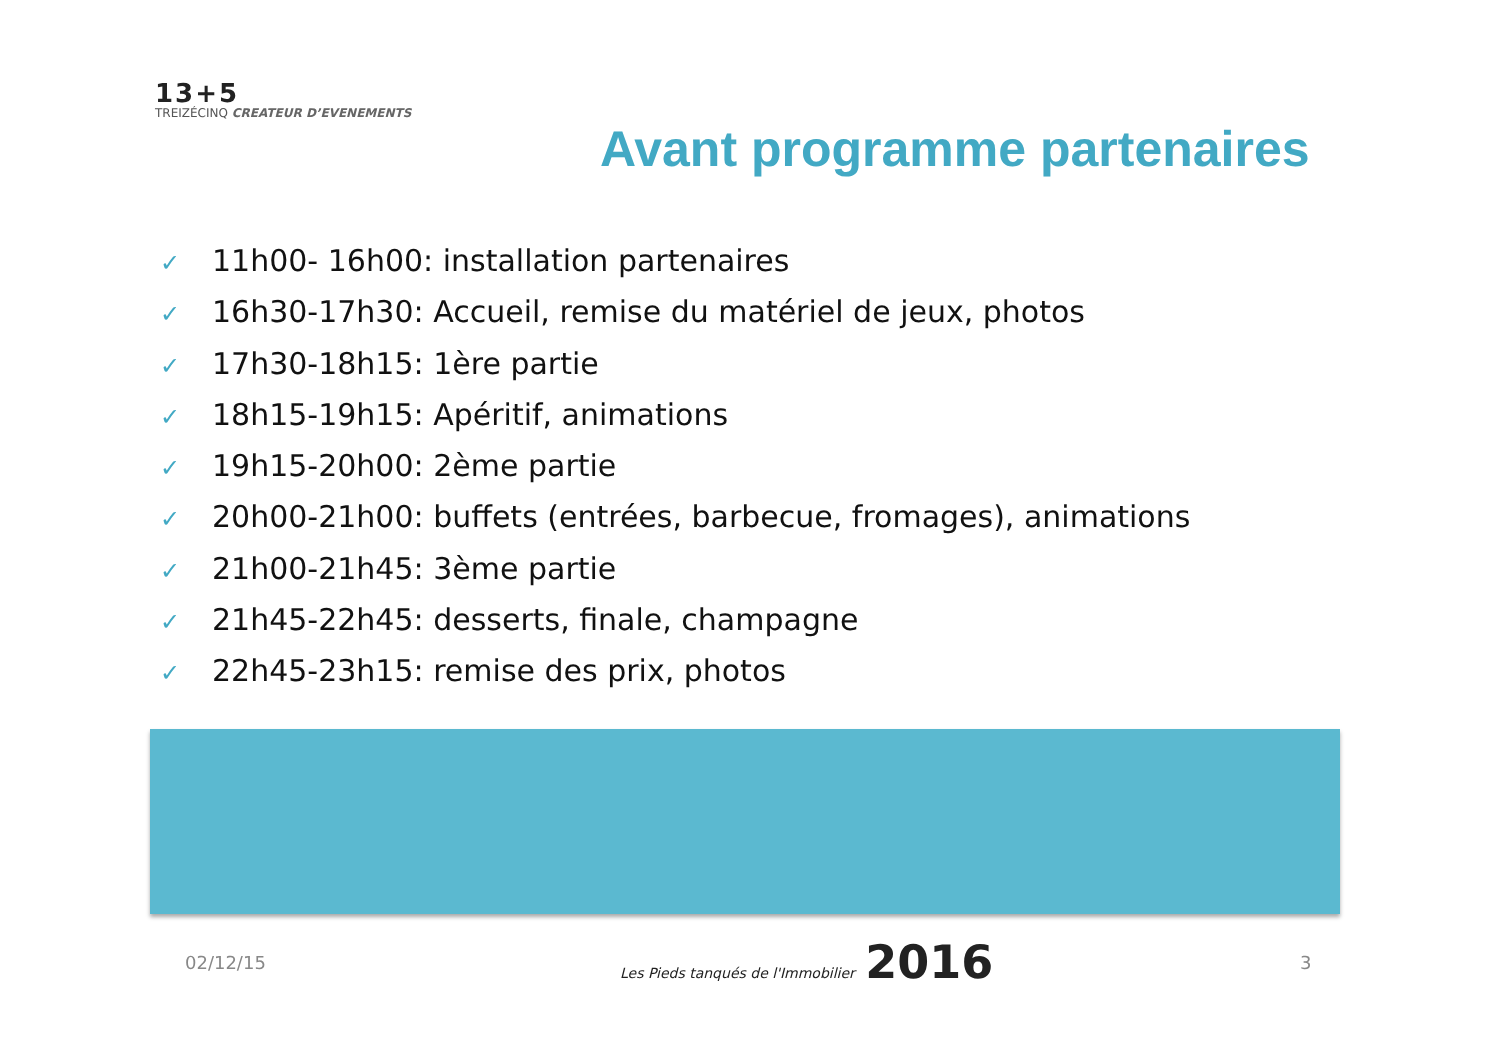13+5
TREIZÉCINQ CREATEUR D’EVENEMENTS
Avant programme partenaires
✓ 11h00- 16h00: installation partenaires
✓ 16h30-17h30: Accueil, remise du matériel de jeux, photos
✓ 17h30-18h15: 1ère partie
✓ 18h15-19h15: Apéritif, animations
✓ 19h15-20h00: 2ème partie
✓ 20h00-21h00: buffets (entrées, barbecue, fromages), animations
✓ 21h00-21h45: 3ème partie
✓ 21h45-22h45: desserts, finale, champagne
✓ 22h45-23h15: remise des prix, photos
02/12/15
Les Pieds tanqués de l'Immobilier 2016
3